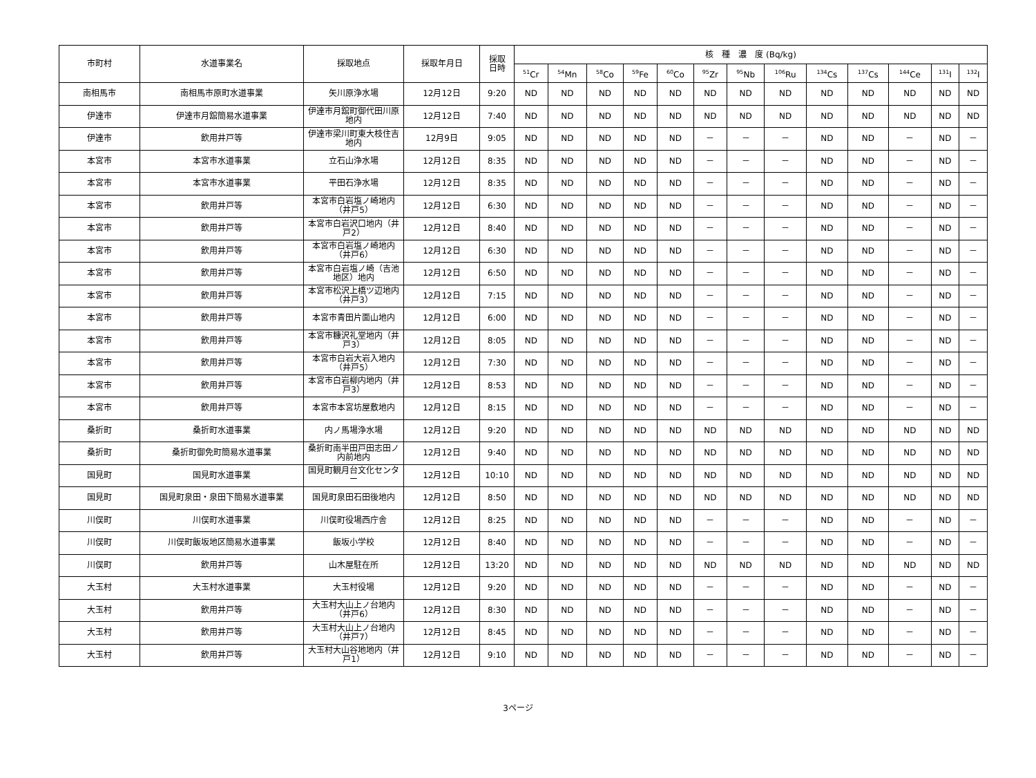| 市町村 | 水道事業名 | 採取地点 | 採取年月日 | 採取 日時 | 核 種 濃 度 (Bq/kg) | | | | | | | | | | | | |
| --- | --- | --- | --- | --- | --- | --- | --- | --- | --- | --- | --- | --- | --- | --- | --- | --- | --- |
| | | | | | <sup>51</sup>Cr | <sup>54</sup>Mn | <sup>58</sup>Co | <sup>59</sup>Fe | <sup>60</sup>Co | <sup>95</sup>Zr | <sup>95</sup>Nb | <sup>106</sup>Ru | <sup>134</sup>Cs | <sup>137</sup>Cs | <sup>144</sup>Ce | <sup>131</sup>I | <sup>132</sup>I |
| 南相馬市 | 南相馬市原町水道事業 | 矢川原浄水場 | 12月12日 | 9:20 | ND | ND | ND | ND | ND | ND | ND | ND | ND | ND | ND | ND | ND |
| 伊達市 | 伊達市月舘簡易水道事業 | 伊達市月舘町御代田川原地内 | 12月12日 | 7:40 | ND | ND | ND | ND | ND | ND | ND | ND | ND | ND | ND | ND | ND |
| 伊達市 | 飲用井戸等 | 伊達市梁川町東大枝住吉地内 | 12月9日 | 9:05 | ND | ND | ND | ND | ND | － | － | － | ND | ND | － | ND | － |
| 本宮市 | 本宮市水道事業 | 立石山浄水場 | 12月12日 | 8:35 | ND | ND | ND | ND | ND | － | － | － | ND | ND | － | ND | － |
| 本宮市 | 本宮市水道事業 | 平田石浄水場 | 12月12日 | 8:35 | ND | ND | ND | ND | ND | － | － | － | ND | ND | － | ND | － |
| 本宮市 | 飲用井戸等 | 本宮市白岩塩ノ崎地内（井戸5） | 12月12日 | 6:30 | ND | ND | ND | ND | ND | － | － | － | ND | ND | － | ND | － |
| 本宮市 | 飲用井戸等 | 本宮市白岩沢口地内（井戸2） | 12月12日 | 8:40 | ND | ND | ND | ND | ND | － | － | － | ND | ND | － | ND | － |
| 本宮市 | 飲用井戸等 | 本宮市白岩塩ノ崎地内（井戸6） | 12月12日 | 6:30 | ND | ND | ND | ND | ND | － | － | － | ND | ND | － | ND | － |
| 本宮市 | 飲用井戸等 | 本宮市白岩塩ノ崎（吉池地区）地内 | 12月12日 | 6:50 | ND | ND | ND | ND | ND | － | － | － | ND | ND | － | ND | － |
| 本宮市 | 飲用井戸等 | 本宮市松沢上橋ツ辺地内（井戸3） | 12月12日 | 7:15 | ND | ND | ND | ND | ND | － | － | － | ND | ND | － | ND | － |
| 本宮市 | 飲用井戸等 | 本宮市青田片面山地内 | 12月12日 | 6:00 | ND | ND | ND | ND | ND | － | － | － | ND | ND | － | ND | － |
| 本宮市 | 飲用井戸等 | 本宮市糠沢礼堂地内（井戸3） | 12月12日 | 8:05 | ND | ND | ND | ND | ND | － | － | － | ND | ND | － | ND | － |
| 本宮市 | 飲用井戸等 | 本宮市白岩大岩入地内（井戸5） | 12月12日 | 7:30 | ND | ND | ND | ND | ND | － | － | － | ND | ND | － | ND | － |
| 本宮市 | 飲用井戸等 | 本宮市白岩柳内地内（井戸3） | 12月12日 | 8:53 | ND | ND | ND | ND | ND | － | － | － | ND | ND | － | ND | － |
| 本宮市 | 飲用井戸等 | 本宮市本宮坊屋敷地内 | 12月12日 | 8:15 | ND | ND | ND | ND | ND | － | － | － | ND | ND | － | ND | － |
| 桑折町 | 桑折町水道事業 | 内ノ馬場浄水場 | 12月12日 | 9:20 | ND | ND | ND | ND | ND | ND | ND | ND | ND | ND | ND | ND | ND |
| 桑折町 | 桑折町御免町簡易水道事業 | 桑折町南半田戸田志田ノ内前地内 | 12月12日 | 9:40 | ND | ND | ND | ND | ND | ND | ND | ND | ND | ND | ND | ND | ND |
| 国見町 | 国見町水道事業 | 国見町観月台文化センター | 12月12日 | 10:10 | ND | ND | ND | ND | ND | ND | ND | ND | ND | ND | ND | ND | ND |
| 国見町 | 国見町泉田・泉田下簡易水道事業 | 国見町泉田石田後地内 | 12月12日 | 8:50 | ND | ND | ND | ND | ND | ND | ND | ND | ND | ND | ND | ND | ND |
| 川俣町 | 川俣町水道事業 | 川俣町役場西庁舎 | 12月12日 | 8:25 | ND | ND | ND | ND | ND | － | － | － | ND | ND | － | ND | － |
| 川俣町 | 川俣町飯坂地区簡易水道事業 | 飯坂小学校 | 12月12日 | 8:40 | ND | ND | ND | ND | ND | － | － | － | ND | ND | － | ND | － |
| 川俣町 | 飲用井戸等 | 山木屋駐在所 | 12月12日 | 13:20 | ND | ND | ND | ND | ND | ND | ND | ND | ND | ND | ND | ND | ND |
| 大玉村 | 大玉村水道事業 | 大玉村役場 | 12月12日 | 9:20 | ND | ND | ND | ND | ND | － | － | － | ND | ND | － | ND | － |
| 大玉村 | 飲用井戸等 | 大玉村大山上ノ台地内（井戸6） | 12月12日 | 8:30 | ND | ND | ND | ND | ND | － | － | － | ND | ND | － | ND | － |
| 大玉村 | 飲用井戸等 | 大玉村大山上ノ台地内（井戸7） | 12月12日 | 8:45 | ND | ND | ND | ND | ND | － | － | － | ND | ND | － | ND | － |
| 大玉村 | 飲用井戸等 | 大玉村大山谷地地内（井戸1） | 12月12日 | 9:10 | ND | ND | ND | ND | ND | － | － | － | ND | ND | － | ND | － |
3ページ